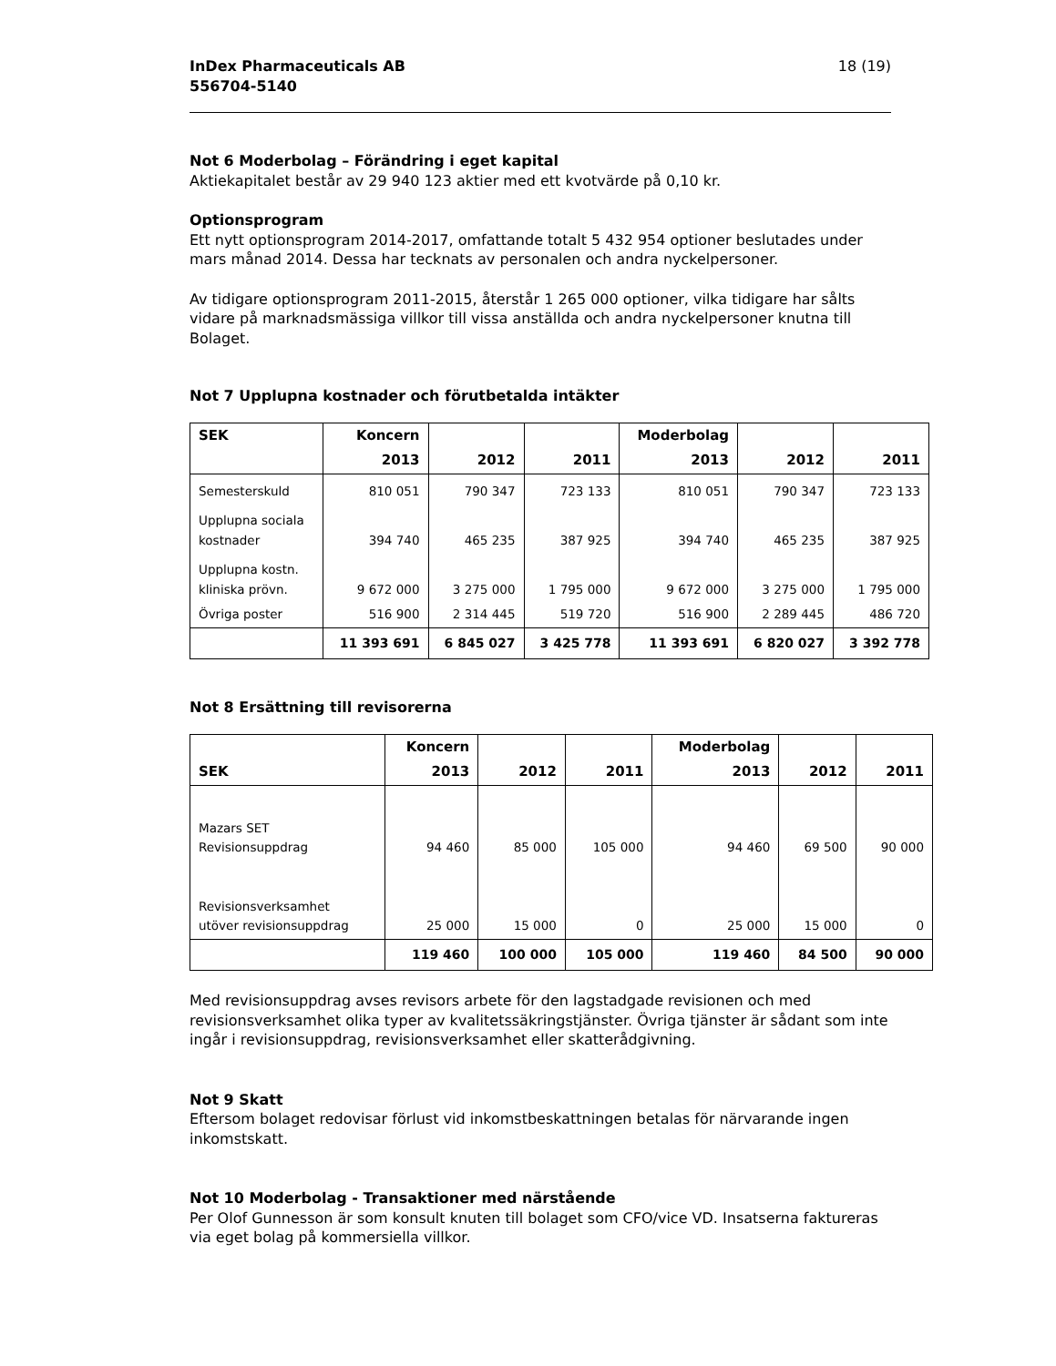InDex Pharmaceuticals AB
556704-5140
18 (19)
Not 6 Moderbolag – Förändring i eget kapital
Aktiekapitalet består av 29 940 123 aktier med ett kvotvärde på 0,10 kr.
Optionsprogram
Ett nytt optionsprogram 2014-2017, omfattande totalt 5 432 954 optioner beslutades under mars månad 2014. Dessa har tecknats av personalen och andra nyckelpersoner.
Av tidigare optionsprogram 2011-2015, återstår 1 265 000 optioner, vilka tidigare har sålts vidare på marknadsmässiga villkor till vissa anställda och andra nyckelpersoner knutna till Bolaget.
Not 7 Upplupna kostnader och förutbetalda intäkter
| SEK | Koncern | | | Moderbolag | | |
| --- | --- | --- | --- | --- | --- | --- |
| | 2013 | 2012 | 2011 | 2013 | 2012 | 2011 |
| Semesterskuld | 810 051 | 790 347 | 723 133 | 810 051 | 790 347 | 723 133 |
| Upplupna sociala kostnader | 394 740 | 465 235 | 387 925 | 394 740 | 465 235 | 387 925 |
| Upplupna kostn. kliniska prövn. | 9 672 000 | 3 275 000 | 1 795 000 | 9 672 000 | 3 275 000 | 1 795 000 |
| Övriga poster | 516 900 | 2 314 445 | 519 720 | 516 900 | 2 289 445 | 486 720 |
| | 11 393 691 | 6 845 027 | 3 425 778 | 11 393 691 | 6 820 027 | 3 392 778 |
Not 8 Ersättning till revisorerna
| | Koncern | | | Moderbolag | | |
| --- | --- | --- | --- | --- | --- | --- |
| SEK | 2013 | 2012 | 2011 | 2013 | 2012 | 2011 |
| Mazars SET Revisionsuppdrag | 94 460 | 85 000 | 105 000 | 94 460 | 69 500 | 90 000 |
| Revisionsverksamhet utöver revisionsuppdrag | 25 000 | 15 000 | 0 | 25 000 | 15 000 | 0 |
| | 119 460 | 100 000 | 105 000 | 119 460 | 84 500 | 90 000 |
Med revisionsuppdrag avses revisors arbete för den lagstadgade revisionen och med revisionsverksamhet olika typer av kvalitetssäkringstjänster. Övriga tjänster är sådant som inte ingår i revisionsuppdrag, revisionsverksamhet eller skatterådgivning.
Not 9 Skatt
Eftersom bolaget redovisar förlust vid inkomstbeskattningen betalas för närvarande ingen inkomstskatt.
Not 10 Moderbolag - Transaktioner med närstående
Per Olof Gunnesson är som konsult knuten till bolaget som CFO/vice VD. Insatserna faktureras via eget bolag på kommersiella villkor.